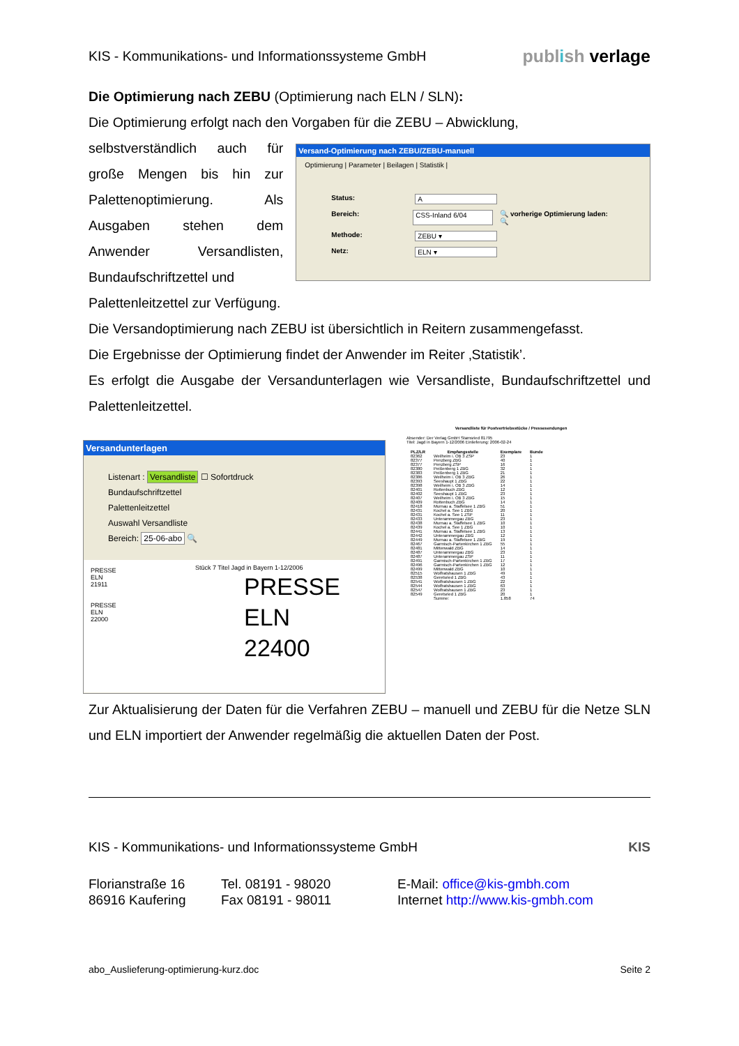KIS - Kommunikations- und Informationssysteme GmbH publish verlage
Die Optimierung nach ZEBU (Optimierung nach ELN / SLN):
Die Optimierung erfolgt nach den Vorgaben für die ZEBU – Abwicklung,
selbstverständlich auch für große Mengen bis hin zur Palettenoptimierung. Als Ausgaben stehen dem Anwender Versandlisten, Bundaufschriftzettel und
Versand-Optimierung nach ZEBU/ZEBU-manuell
Optimierung | Parameter | Beilagen | Statistik |
Status: A
Bereich: CSS-Inland 6/04 🔍 vorherige Optimierung laden: 🔍
Methode: ZEBU ▾
Netz: ELN ▾
Palettenleitzettel zur Verfügung.
Die Versandoptimierung nach ZEBU ist übersichtlich in Reitern zusammengefasst.
Die Ergebnisse der Optimierung findet der Anwender im Reiter ‚Statistik’.
Es erfolgt die Ausgabe der Versandunterlagen wie Versandliste, Bundaufschriftzettel und Palettenleitzettel.
Versandunterlagen
Listenart : Versandliste ☐ Sofortdruck
Bundaufschriftzettel
Palettenleitzettel
Auswahl Versandliste
Bereich: 25-06-abo 🔍
PRESSE
ELN
21911
PRESSE
ELN
22000
Stück 7 Titel Jagd in Bayern 1-12/2006
PRESSE
ELN
22400
Versandliste für Postvertriebsstücke / Pressesendungen
Absender: Der Verlag GmbH Stamsried 81795
Titel: Jagd in Bayern 1-12/2006 Einlieferung: 2006-02-24
| PLZ/LR | Empfangsstelle | Exemplare | Bunde |
| --- | --- | --- | --- |
| 82362 | Weilheim i. OB 3 ZSP | 23 | 1 |
| 82377 | Penzberg ZBG | 40 | 1 |
| 82377 | Penzberg ZSP | 16 | 1 |
| 82380 | Peißenberg 1 ZBG | 32 | 1 |
| 82383 | Peißenberg 1 ZBG | 21 | 1 |
| 82386 | Weilheim i. OB 3 ZBG | 26 | 1 |
| 82393 | Seeshaupt 1 ZBG | 22 | 1 |
| 82398 | Weilheim i. OB 3 ZBG | 14 | 1 |
| 82401 | Rottenbuch ZBG | 12 | 1 |
| 82402 | Seeshaupt 1 ZBG | 23 | 1 |
| 82407 | Weilheim i. OB 3 ZBG | 15 | 1 |
| 82409 | Rottenbuch ZBG | 14 | 1 |
| 82418 | Murnau a. Staffelsee 1 ZBG | 51 | 1 |
| 82431 | Kochel a. See 1 ZBG | 20 | 1 |
| 82431 | Kochel a. See 1 ZSP | 11 | 1 |
| 82433 | Unterammergau ZBG | 23 | 1 |
| 82438 | Murnau a. Staffelsee 1 ZBG | 10 | 1 |
| 82439 | Kochel a. See 1 ZBG | 10 | 1 |
| 82441 | Murnau a. Staffelsee 1 ZBG | 13 | 1 |
| 82442 | Unterammergau ZBG | 12 | 1 |
| 82449 | Murnau a. Staffelsee 1 ZBG | 19 | 1 |
| 82467 | Garmisch-Partenkirchen 1 ZBG | 55 | 1 |
| 82481 | Mittenwald ZBG | 14 | 1 |
| 82487 | Unterammergau ZBG | 23 | 1 |
| 82487 | Unterammergau ZSP | 11 | 1 |
| 82491 | Garmisch-Partenkirchen 1 ZBG | 17 | 1 |
| 82496 | Garmisch-Partenkirchen 1 ZBG | 12 | 1 |
| 82499 | Mittenwald ZBG | 10 | 1 |
| 82515 | Wolfratshausen 1 ZBG | 49 | 1 |
| 82538 | Geretsried 1 ZBG | 43 | 1 |
| 82541 | Wolfratshausen 1 ZBG | 22 | 1 |
| 82544 | Wolfratshausen 1 ZBG | 63 | 1 |
| 82547 | Wolfratshausen 1 ZBG | 23 | 1 |
| 82549 | Geretsried 1 ZBG | 20 | 1 |
| | Summe: | 1.858 | 74 |
Zur Aktualisierung der Daten für die Verfahren ZEBU – manuell und ZEBU für die Netze SLN und ELN importiert der Anwender regelmäßig die aktuellen Daten der Post.
KIS - Kommunikations- und Informationssysteme GmbH KIS
Florianstraße 16
86916 Kaufering
Tel. 08191 - 98020
Fax 08191 - 98011
E-Mail: office@kis-gmbh.com
Internet http://www.kis-gmbh.com
abo_Auslieferung-optimierung-kurz.doc Seite 2